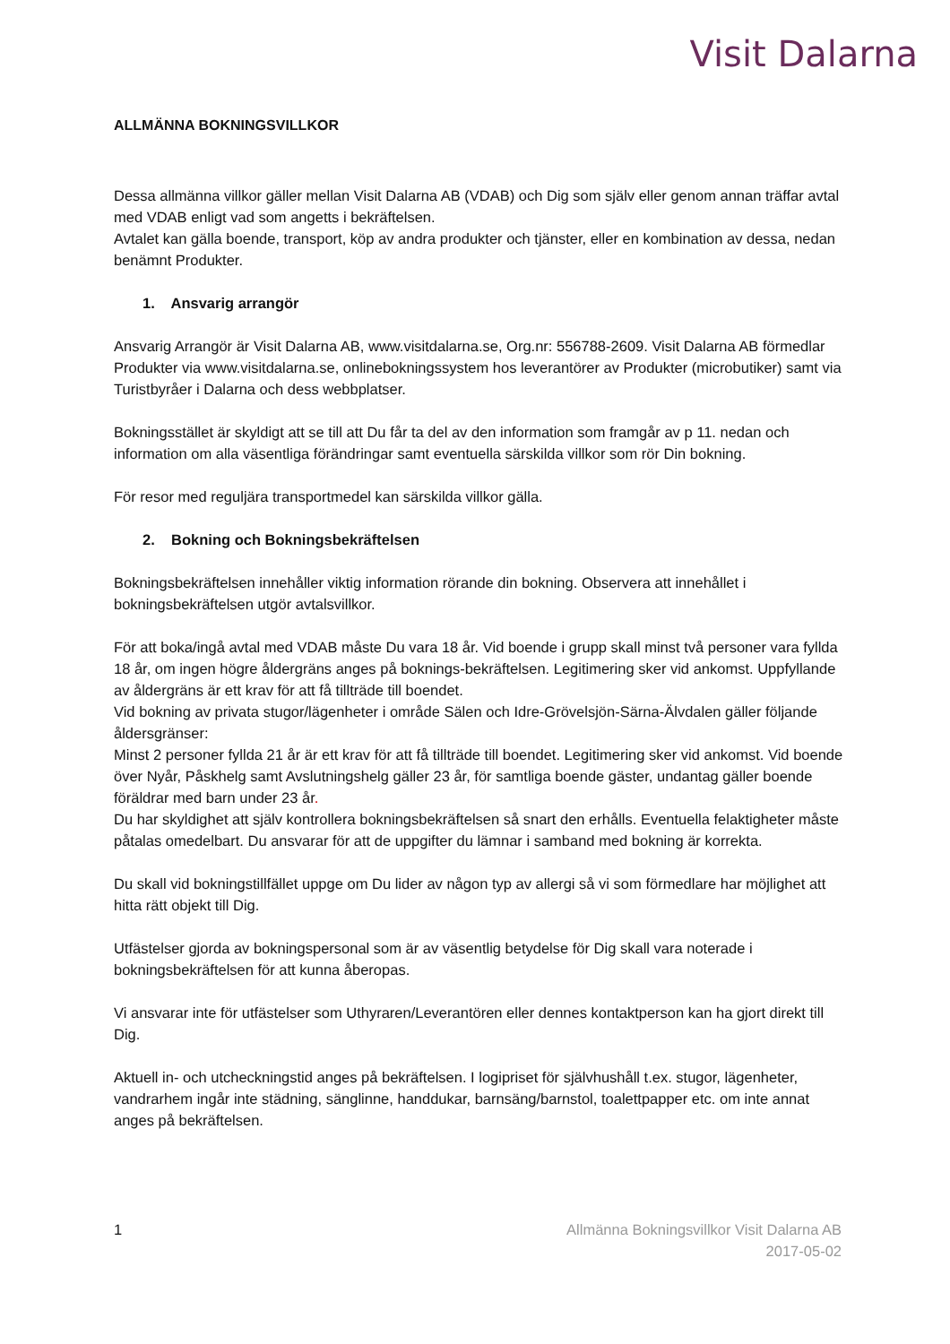Visit Dalarna
ALLMÄNNA BOKNINGSVILLKOR
Dessa allmänna villkor gäller mellan Visit Dalarna AB (VDAB) och Dig som själv eller genom annan träffar avtal med VDAB enligt vad som angetts i bekräftelsen.
Avtalet kan gälla boende, transport, köp av andra produkter och tjänster, eller en kombination av dessa, nedan benämnt Produkter.
1. Ansvarig arrangör
Ansvarig Arrangör är Visit Dalarna AB, www.visitdalarna.se, Org.nr: 556788-2609. Visit Dalarna AB förmedlar Produkter via www.visitdalarna.se, onlinebokningssystem hos leverantörer av Produkter (microbutiker) samt via Turistbyråer i Dalarna och dess webbplatser.
Bokningsstället är skyldigt att se till att Du får ta del av den information som framgår av p 11. nedan och information om alla väsentliga förändringar samt eventuella särskilda villkor som rör Din bokning.
För resor med reguljära transportmedel kan särskilda villkor gälla.
2. Bokning och Bokningsbekräftelsen
Bokningsbekräftelsen innehåller viktig information rörande din bokning. Observera att innehållet i bokningsbekräftelsen utgör avtalsvillkor.
För att boka/ingå avtal med VDAB måste Du vara 18 år. Vid boende i grupp skall minst två personer vara fyllda 18 år, om ingen högre åldergräns anges på boknings-bekräftelsen. Legitimering sker vid ankomst. Uppfyllande av åldergräns är ett krav för att få tillträde till boendet.
Vid bokning av privata stugor/lägenheter i område Sälen och Idre-Grövelsjön-Särna-Älvdalen gäller följande åldersgränser:
Minst 2 personer fyllda 21 år är ett krav för att få tillträde till boendet. Legitimering sker vid ankomst. Vid boende över Nyår, Påskhelg samt Avslutningshelg gäller 23 år, för samtliga boende gäster, undantag gäller boende föräldrar med barn under 23 år.
Du har skyldighet att själv kontrollera bokningsbekräftelsen så snart den erhålls. Eventuella felaktigheter måste påtalas omedelbart. Du ansvarar för att de uppgifter du lämnar i samband med bokning är korrekta.
Du skall vid bokningstillfället uppge om Du lider av någon typ av allergi så vi som förmedlare har möjlighet att hitta rätt objekt till Dig.
Utfästelser gjorda av bokningspersonal som är av väsentlig betydelse för Dig skall vara noterade i bokningsbekräftelsen för att kunna åberopas.
Vi ansvarar inte för utfästelser som Uthyraren/Leverantören eller dennes kontaktperson kan ha gjort direkt till Dig.
Aktuell in- och utcheckningstid anges på bekräftelsen. I logipriset för självhushåll t.ex. stugor, lägenheter, vandrarhem ingår inte städning, sänglinne, handdukar, barnsäng/barnstol, toalettpapper etc. om inte annat anges på bekräftelsen.
1 Allmänna Bokningsvillkor Visit Dalarna AB
2017-05-02